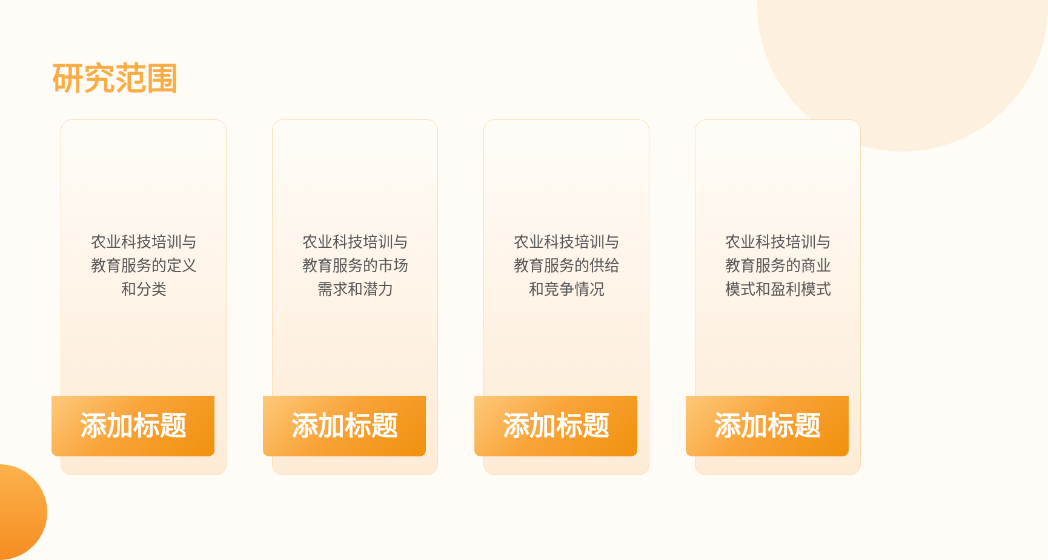研究范围
农业科技培训与
教育服务的定义
和分类
添加标题
农业科技培训与
教育服务的市场
需求和潜力
添加标题
农业科技培训与
教育服务的供给
和竞争情况
添加标题
农业科技培训与
教育服务的商业
模式和盈利模式
添加标题